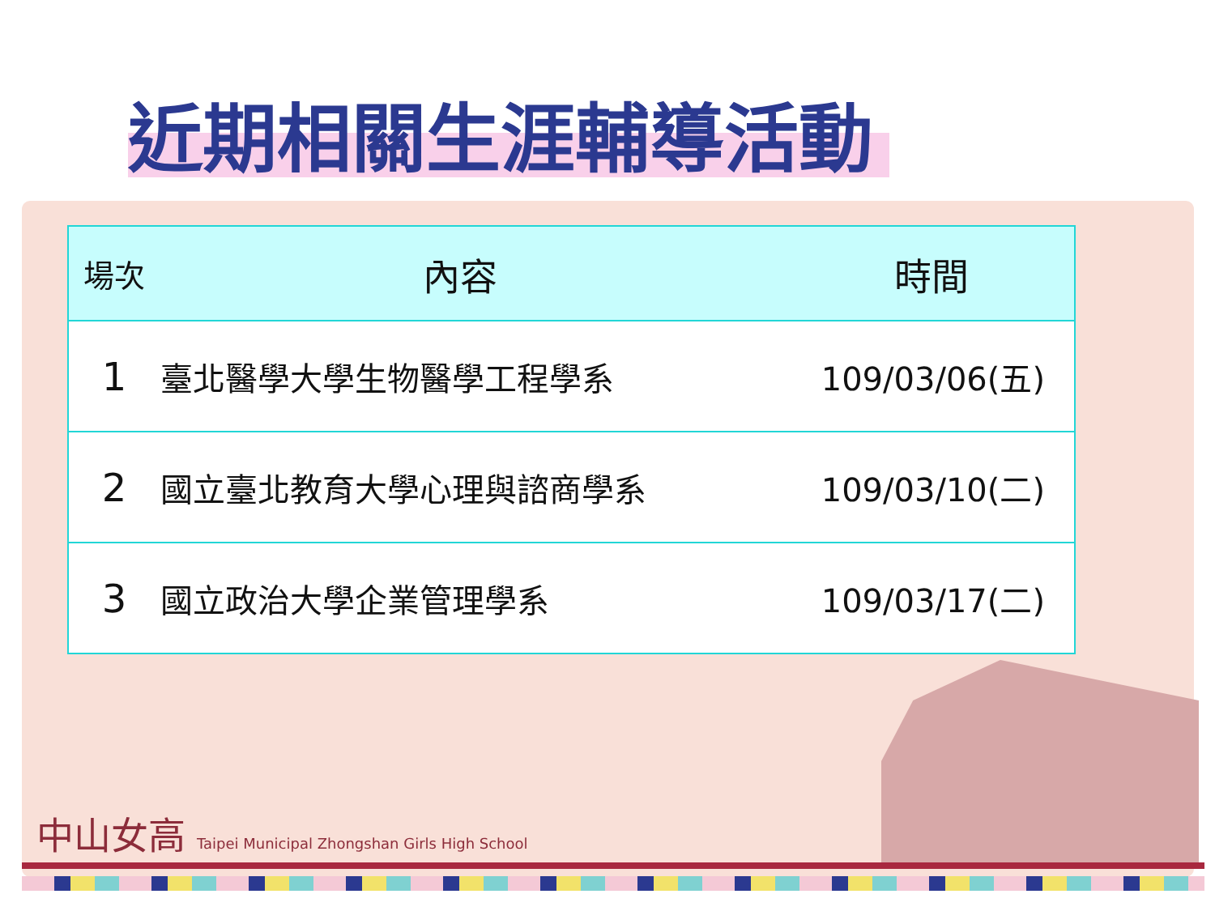近期相關生涯輔導活動
| 場次 | 內容 | 時間 |
| --- | --- | --- |
| 1 | 臺北醫學大學生物醫學工程學系 | 109/03/06(五) |
| 2 | 國立臺北教育大學心理與諮商學系 | 109/03/10(二) |
| 3 | 國立政治大學企業管理學系 | 109/03/17(二) |
中山女高 Taipei Municipal Zhongshan Girls High School